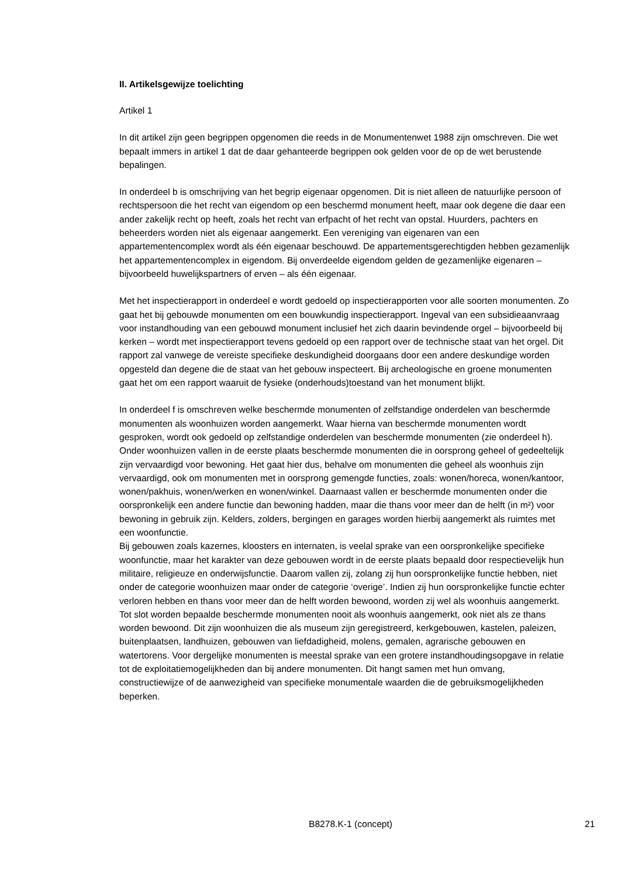II. Artikelsgewijze toelichting
Artikel 1
In dit artikel zijn geen begrippen opgenomen die reeds in de Monumentenwet 1988 zijn omschreven. Die wet bepaalt immers in artikel 1 dat de daar gehanteerde begrippen ook gelden voor de op de wet berustende bepalingen.
In onderdeel b is omschrijving van het begrip eigenaar opgenomen. Dit is niet alleen de natuurlijke persoon of rechtspersoon die het recht van eigendom op een beschermd monument heeft, maar ook degene die daar een ander zakelijk recht op heeft, zoals het recht van erfpacht of het recht van opstal. Huurders, pachters en beheerders worden niet als eigenaar aangemerkt. Een vereniging van eigenaren van een appartementencomplex wordt als één eigenaar beschouwd. De appartementsgerechtigden hebben gezamenlijk het appartementencomplex in eigendom. Bij onverdeelde eigendom gelden de gezamenlijke eigenaren – bijvoorbeeld huwelijkspartners of erven – als één eigenaar.
Met het inspectierapport in onderdeel e wordt gedoeld op inspectierapporten voor alle soorten monumenten. Zo gaat het bij gebouwde monumenten om een bouwkundig inspectierapport. Ingeval van een subsidieaanvraag voor instandhouding van een gebouwd monument inclusief het zich daarin bevindende orgel – bijvoorbeeld bij kerken – wordt met inspectierapport tevens gedoeld op een rapport over de technische staat van het orgel. Dit rapport zal vanwege de vereiste specifieke deskundigheid doorgaans door een andere deskundige worden opgesteld dan degene die de staat van het gebouw inspecteert. Bij archeologische en groene monumenten gaat het om een rapport waaruit de fysieke (onderhouds)toestand van het monument blijkt.
In onderdeel f is omschreven welke beschermde monumenten of zelfstandige onderdelen van beschermde monumenten als woonhuizen worden aangemerkt. Waar hierna van beschermde monumenten wordt gesproken, wordt ook gedoeld op zelfstandige onderdelen van beschermde monumenten (zie onderdeel h).
Onder woonhuizen vallen in de eerste plaats beschermde monumenten die in oorsprong geheel of gedeeltelijk zijn vervaardigd voor bewoning. Het gaat hier dus, behalve om monumenten die geheel als woonhuis zijn vervaardigd, ook om monumenten met in oorsprong gemengde functies, zoals: wonen/horeca, wonen/kantoor, wonen/pakhuis, wonen/werken en wonen/winkel. Daarnaast vallen er beschermde monumenten onder die oorspronkelijk een andere functie dan bewoning hadden, maar die thans voor meer dan de helft (in m²) voor bewoning in gebruik zijn. Kelders, zolders, bergingen en garages worden hierbij aangemerkt als ruimtes met een woonfunctie.
Bij gebouwen zoals kazernes, kloosters en internaten, is veelal sprake van een oorspronkelijke specifieke woonfunctie, maar het karakter van deze gebouwen wordt in de eerste plaats bepaald door respectievelijk hun militaire, religieuze en onderwijsfunctie. Daarom vallen zij, zolang zij hun oorspronkelijke functie hebben, niet onder de categorie woonhuizen maar onder de categorie ‘overige’. Indien zij hun oorspronkelijke functie echter verloren hebben en thans voor meer dan de helft worden bewoond, worden zij wel als woonhuis aangemerkt.
Tot slot worden bepaalde beschermde monumenten nooit als woonhuis aangemerkt, ook niet als ze thans worden bewoond. Dit zijn woonhuizen die als museum zijn geregistreerd, kerkgebouwen, kastelen, paleizen, buitenplaatsen, landhuizen, gebouwen van liefdadigheid, molens, gemalen, agrarische gebouwen en watertorens. Voor dergelijke monumenten is meestal sprake van een grotere instandhoudingsopgave in relatie tot de exploitatiemogelijkheden dan bij andere monumenten. Dit hangt samen met hun omvang, constructiewijze of de aanwezigheid van specifieke monumentale waarden die de gebruiksmogelijkheden beperken.
B8278.K-1 (concept) 21